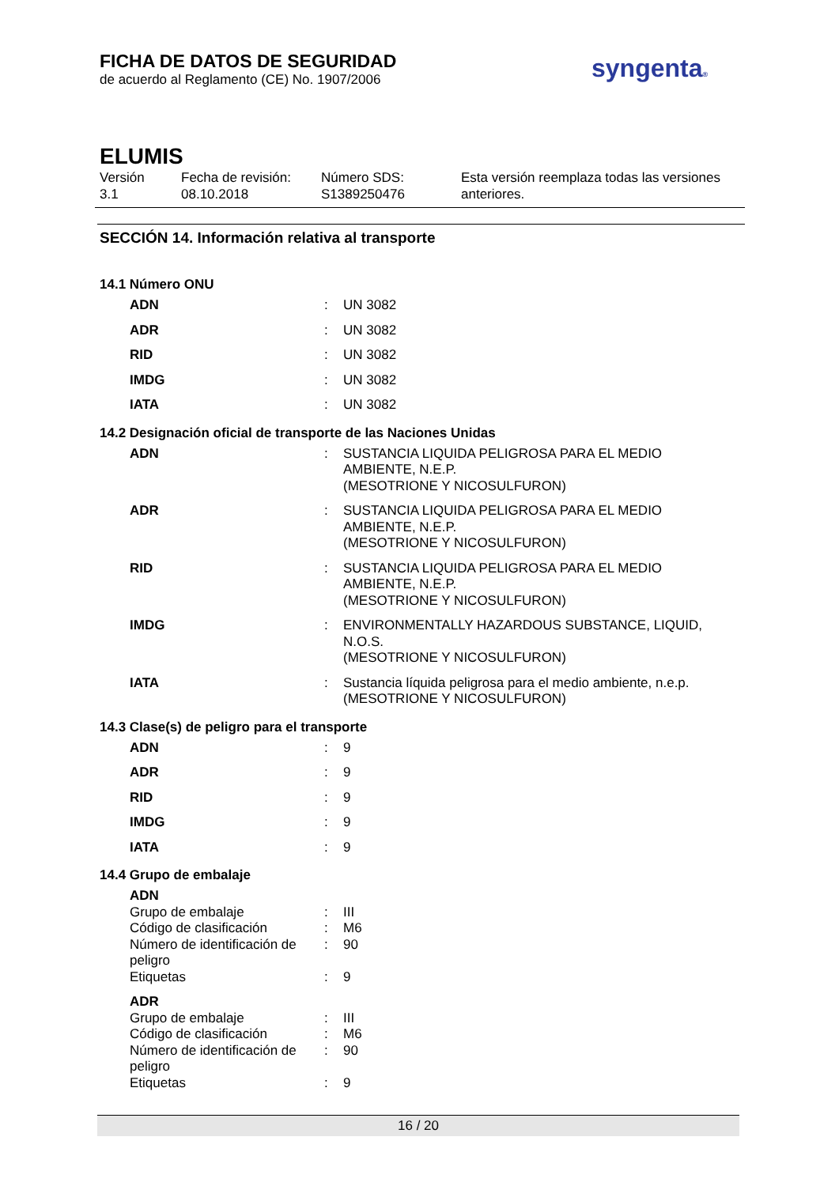FICHA DE DATOS DE SEGURIDAD
de acuerdo al Reglamento (CE) No. 1907/2006
syngenta®
ELUMIS
Versión
3.1
Fecha de revisión:
08.10.2018
Número SDS:
S1389250476
Esta versión reemplaza todas las versiones
anteriores.
SECCIÓN 14. Información relativa al transporte
14.1 Número ONU
| ADN | : | UN 3082 |
| ADR | : | UN 3082 |
| RID | : | UN 3082 |
| IMDG | : | UN 3082 |
| IATA | : | UN 3082 |
14.2 Designación oficial de transporte de las Naciones Unidas
| ADN | : | SUSTANCIA LIQUIDA PELIGROSA PARA EL MEDIO AMBIENTE, N.E.P. (MESOTRIONE Y NICOSULFURON) |
| ADR | : | SUSTANCIA LIQUIDA PELIGROSA PARA EL MEDIO AMBIENTE, N.E.P. (MESOTRIONE Y NICOSULFURON) |
| RID | : | SUSTANCIA LIQUIDA PELIGROSA PARA EL MEDIO AMBIENTE, N.E.P. (MESOTRIONE Y NICOSULFURON) |
| IMDG | : | ENVIRONMENTALLY HAZARDOUS SUBSTANCE, LIQUID, N.O.S. (MESOTRIONE Y NICOSULFURON) |
| IATA | : | Sustancia líquida peligrosa para el medio ambiente, n.e.p. (MESOTRIONE Y NICOSULFURON) |
14.3 Clase(s) de peligro para el transporte
| ADN | : | 9 |
| ADR | : | 9 |
| RID | : | 9 |
| IMDG | : | 9 |
| IATA | : | 9 |
14.4 Grupo de embalaje
| ADN | | |
| Grupo de embalaje | : | III |
| Código de clasificación | : | M6 |
| Número de identificación de peligro | : | 90 |
| Etiquetas | : | 9 |
| ADR | | |
| Grupo de embalaje | : | III |
| Código de clasificación | : | M6 |
| Número de identificación de peligro | : | 90 |
| Etiquetas | : | 9 |
16 / 20